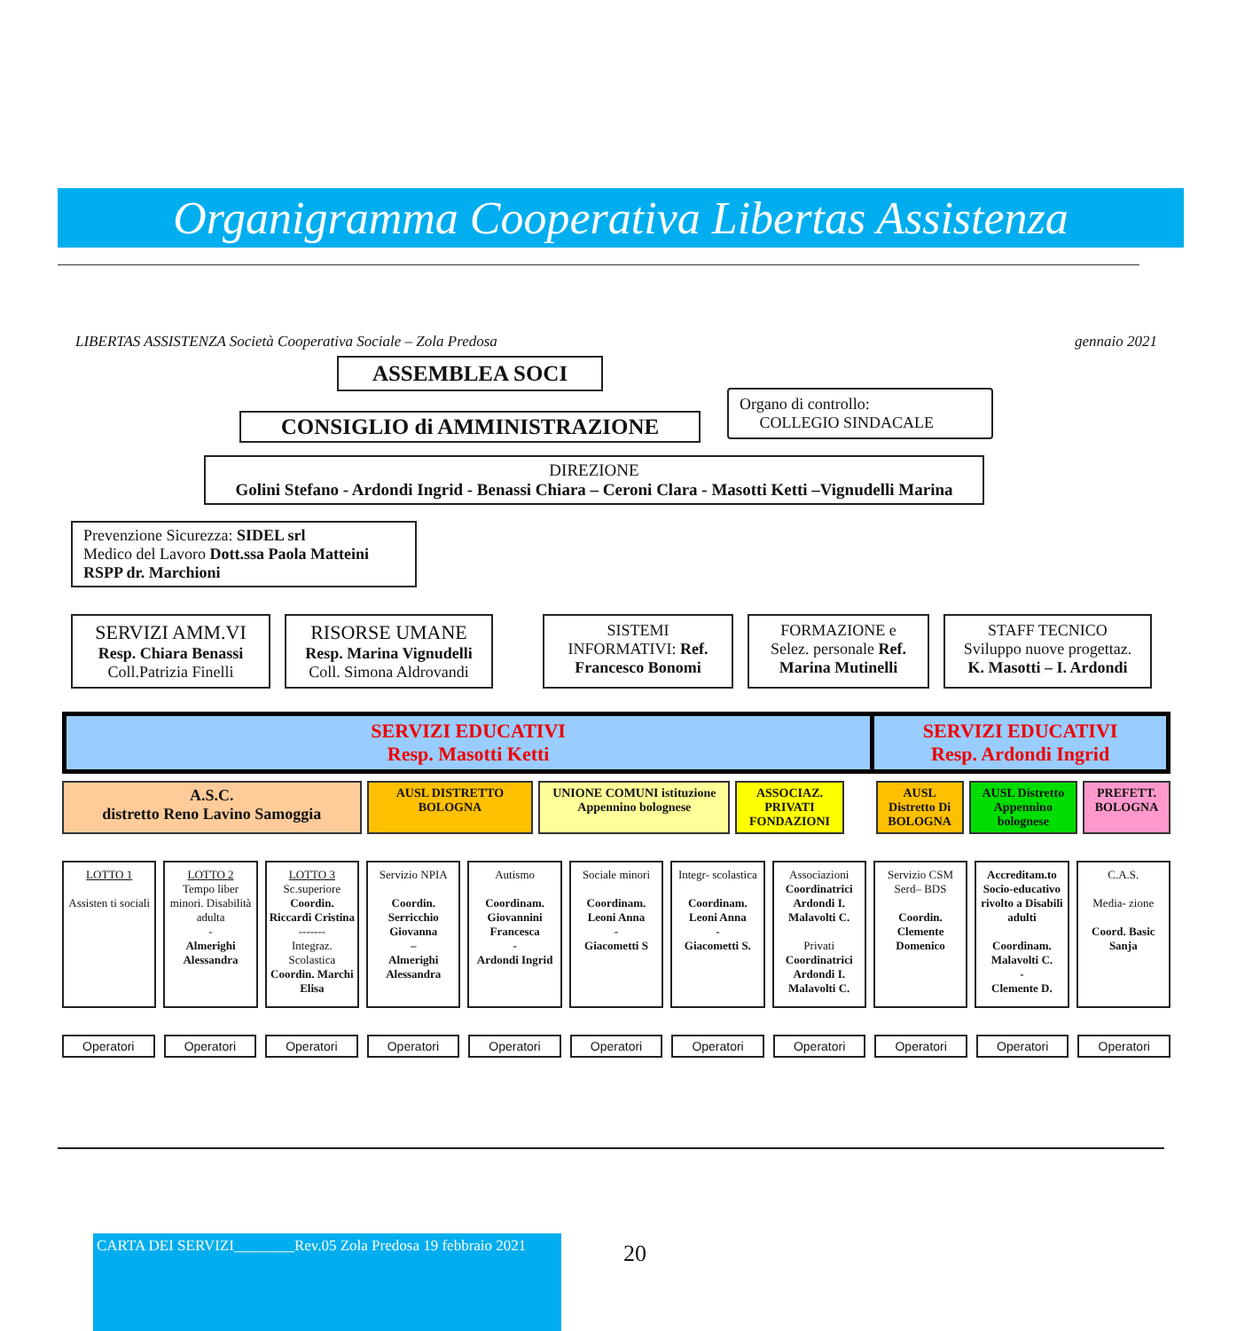Organigramma Cooperativa Libertas Assistenza
LIBERTAS ASSISTENZA Società Cooperativa Sociale – Zola Predosa gennaio 2021
ASSEMBLEA SOCI
CONSIGLIO di AMMINISTRAZIONE
Organo di controllo:
COLLEGIO SINDACALE
DIREZIONE
Golini Stefano - Ardondi Ingrid - Benassi Chiara – Ceroni Clara - Masotti Ketti –Vignudelli Marina
Prevenzione Sicurezza: SIDEL srl
Medico del Lavoro Dott.ssa Paola Matteini
RSPP dr. Marchioni
SERVIZI AMM.VI
Resp. Chiara Benassi
Coll.Patrizia Finelli
RISORSE UMANE
Resp. Marina Vignudelli
Coll. Simona Aldrovandi
SISTEMI
INFORMATIVI: Ref.
Francesco Bonomi
FORMAZIONE e
Selez. personale Ref.
Marina Mutinelli
STAFF TECNICO
Sviluppo nuove progettaz.
K. Masotti – I. Ardondi
SERVIZI EDUCATIVI
Resp. Masotti Ketti
SERVIZI EDUCATIVI
Resp. Ardondi Ingrid
A.S.C.
distretto Reno Lavino Samoggia
AUSL DISTRETTO BOLOGNA UNIONE COMUNI istituzione Appennino bolognese
ASSOCIAZ. PRIVATI FONDAZIONI
AUSL Distretto Di BOLOGNA
AUSL Distretto Appennino bolognese
PREFETT. BOLOGNA
LOTTO 1
Assisten ti sociali
LOTTO 2
Tempo liber minori. Disabilità adulta
-
Almerighi Alessandra
LOTTO 3
Sc.superiore Coordin. Riccardi Cristina
-------
Integraz. Scolastica Coordin. Marchi Elisa
Servizio NPIA
Coordin. Serricchio Giovanna
–
Almerighi Alessandra
Autismo
Coordinam. Giovannini Francesca
-
Ardondi Ingrid
Sociale minori
Coordinam. Leoni Anna
-
Giacometti S
Integr- scolastica
Coordinam. Leoni Anna
-
Giacometti S.
Associazioni Coordinatrici Ardondi I. Malavolti C.
Privati Coordinatrici Ardondi I. Malavolti C.
Servizio CSM
Serd– BDS
Coordin. Clemente Domenico
Accreditam.to Socio-educativo rivolto a Disabili adulti
Coordinam. Malavolti C.
-
Clemente D.
C.A.S.
Media- zione
Coord. Basic Sanja
Operatori Operatori Operatori Operatori Operatori Operatori Operatori Operatori Operatori Operatori Operatori
CARTA DEI SERVIZI________Rev.05 Zola Predosa 19 febbraio 2021
20